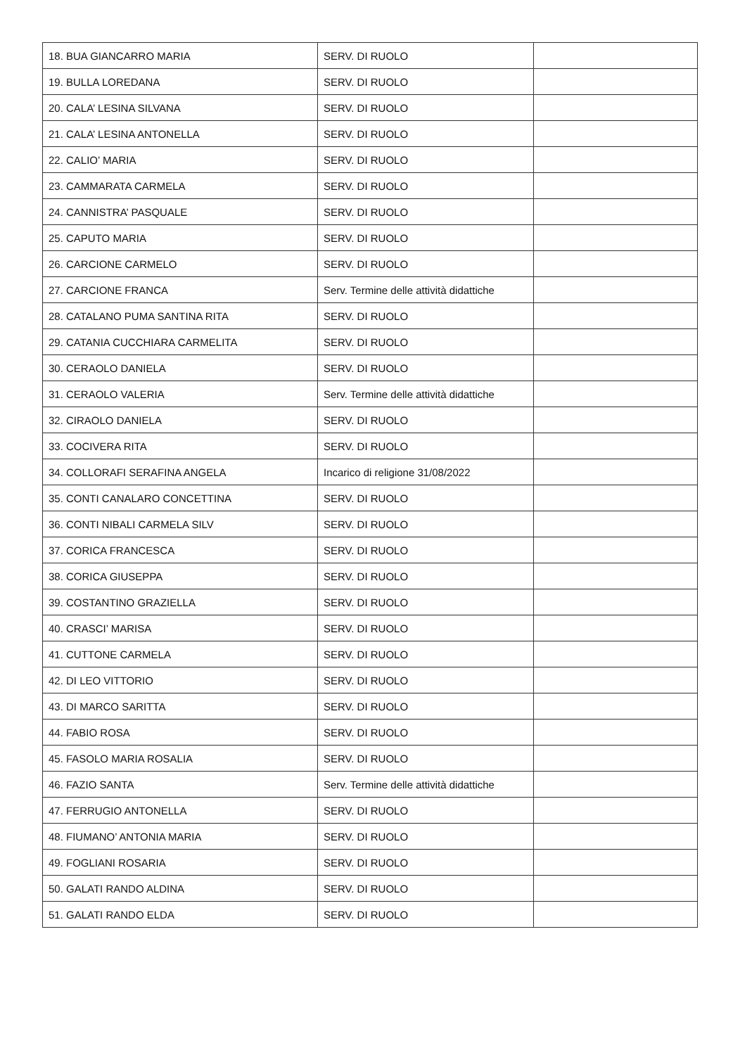| 18. BUA GIANCARRO MARIA | SERV. DI RUOLO | |
| 19. BULLA LOREDANA | SERV. DI RUOLO | |
| 20. CALA’ LESINA SILVANA | SERV. DI RUOLO | |
| 21. CALA’ LESINA ANTONELLA | SERV. DI RUOLO | |
| 22. CALIO’ MARIA | SERV. DI RUOLO | |
| 23. CAMMARATA CARMELA | SERV. DI RUOLO | |
| 24. CANNISTRA’ PASQUALE | SERV. DI RUOLO | |
| 25. CAPUTO MARIA | SERV. DI RUOLO | |
| 26. CARCIONE CARMELO | SERV. DI RUOLO | |
| 27. CARCIONE FRANCA | Serv. Termine delle attività didattiche | |
| 28. CATALANO PUMA SANTINA RITA | SERV. DI RUOLO | |
| 29. CATANIA CUCCHIARA CARMELITA | SERV. DI RUOLO | |
| 30. CERAOLO DANIELA | SERV. DI RUOLO | |
| 31. CERAOLO VALERIA | Serv. Termine delle attività didattiche | |
| 32. CIRAOLO DANIELA | SERV. DI RUOLO | |
| 33. COCIVERA RITA | SERV. DI RUOLO | |
| 34. COLLORAFI SERAFINA ANGELA | Incarico di religione 31/08/2022 | |
| 35. CONTI CANALARO CONCETTINA | SERV. DI RUOLO | |
| 36. CONTI NIBALI CARMELA SILV | SERV. DI RUOLO | |
| 37. CORICA FRANCESCA | SERV. DI RUOLO | |
| 38. CORICA GIUSEPPA | SERV. DI RUOLO | |
| 39. COSTANTINO GRAZIELLA | SERV. DI RUOLO | |
| 40. CRASCI’ MARISA | SERV. DI RUOLO | |
| 41. CUTTONE CARMELA | SERV. DI RUOLO | |
| 42. DI LEO VITTORIO | SERV. DI RUOLO | |
| 43. DI MARCO SARITTA | SERV. DI RUOLO | |
| 44. FABIO ROSA | SERV. DI RUOLO | |
| 45. FASOLO MARIA ROSALIA | SERV. DI RUOLO | |
| 46. FAZIO SANTA | Serv. Termine delle attività didattiche | |
| 47. FERRUGIO ANTONELLA | SERV. DI RUOLO | |
| 48. FIUMANO’ ANTONIA MARIA | SERV. DI RUOLO | |
| 49. FOGLIANI ROSARIA | SERV. DI RUOLO | |
| 50. GALATI RANDO ALDINA | SERV. DI RUOLO | |
| 51. GALATI RANDO ELDA | SERV. DI RUOLO | |